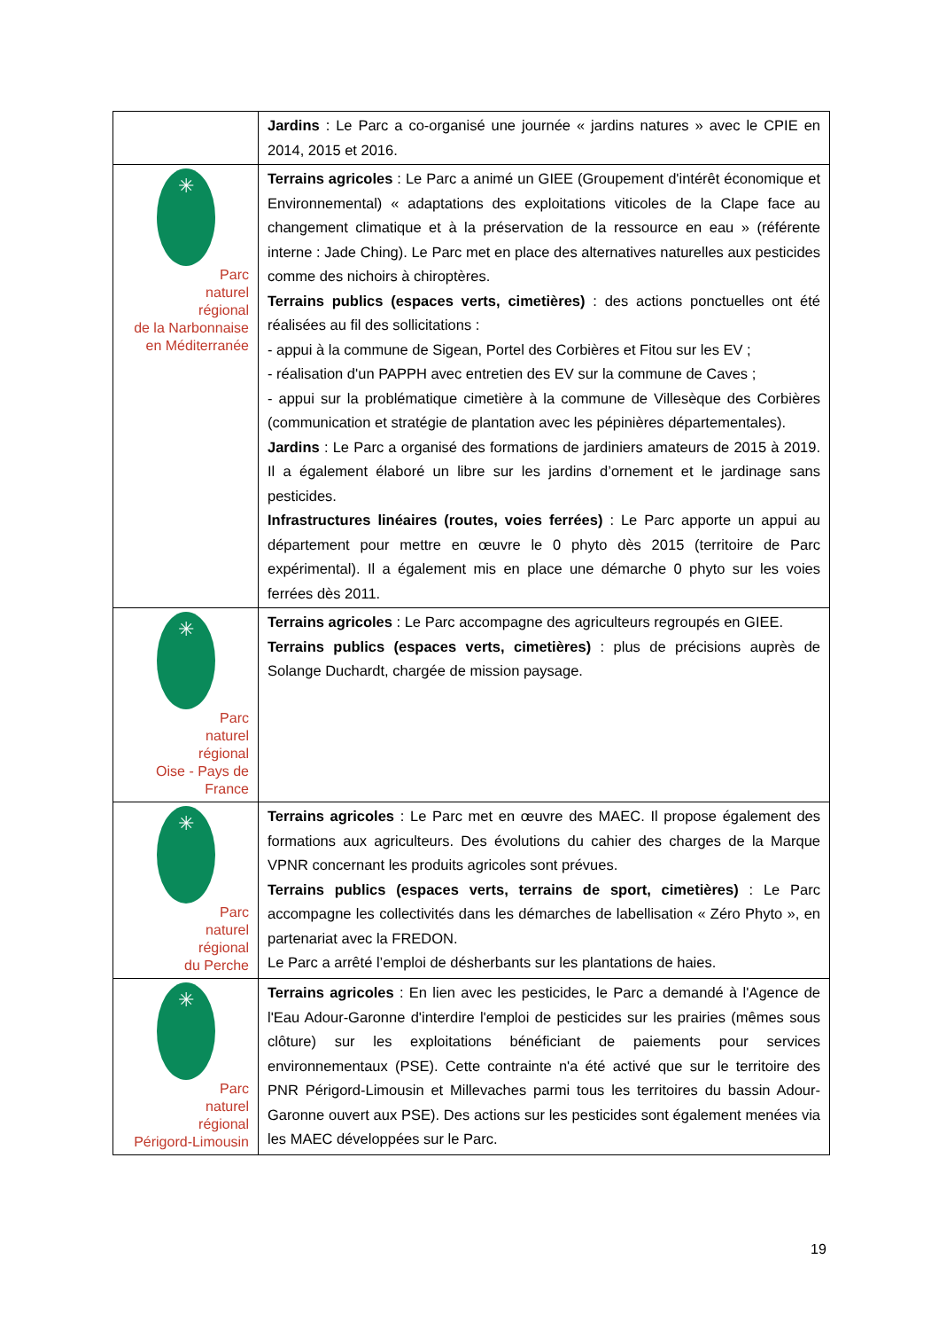| | Jardins : Le Parc a co-organisé une journée « jardins natures » avec le CPIE en 2014, 2015 et 2016. |
| ✳ Parc naturel régional de la Narbonnaise en Méditerranée | Terrains agricoles : Le Parc a animé un GIEE (Groupement d'intérêt économique et Environnemental) « adaptations des exploitations viticoles de la Clape face au changement climatique et à la préservation de la ressource en eau » (référente interne : Jade Ching). Le Parc met en place des alternatives naturelles aux pesticides comme des nichoirs à chiroptères. Terrains publics (espaces verts, cimetières) : des actions ponctuelles ont été réalisées au fil des sollicitations : - appui à la commune de Sigean, Portel des Corbières et Fitou sur les EV ; - réalisation d'un PAPPH avec entretien des EV sur la commune de Caves ; - appui sur la problématique cimetière à la commune de Villesèque des Corbières (communication et stratégie de plantation avec les pépinières départementales). Jardins : Le Parc a organisé des formations de jardiniers amateurs de 2015 à 2019. Il a également élaboré un libre sur les jardins d’ornement et le jardinage sans pesticides. Infrastructures linéaires (routes, voies ferrées) : Le Parc apporte un appui au département pour mettre en œuvre le 0 phyto dès 2015 (territoire de Parc expérimental). Il a également mis en place une démarche 0 phyto sur les voies ferrées dès 2011. |
| ✳ Parc naturel régional Oise - Pays de France | Terrains agricoles : Le Parc accompagne des agriculteurs regroupés en GIEE. Terrains publics (espaces verts, cimetières) : plus de précisions auprès de Solange Duchardt, chargée de mission paysage. |
| ✳ Parc naturel régional du Perche | Terrains agricoles : Le Parc met en œuvre des MAEC. Il propose également des formations aux agriculteurs. Des évolutions du cahier des charges de la Marque VPNR concernant les produits agricoles sont prévues. Terrains publics (espaces verts, terrains de sport, cimetières) : Le Parc accompagne les collectivités dans les démarches de labellisation « Zéro Phyto », en partenariat avec la FREDON. Le Parc a arrêté l’emploi de désherbants sur les plantations de haies. |
| ✳ Parc naturel régional Périgord-Limousin | Terrains agricoles : En lien avec les pesticides, le Parc a demandé à l'Agence de l'Eau Adour-Garonne d'interdire l'emploi de pesticides sur les prairies (mêmes sous clôture) sur les exploitations bénéficiant de paiements pour services environnementaux (PSE). Cette contrainte n'a été activé que sur le territoire des PNR Périgord-Limousin et Millevaches parmi tous les territoires du bassin Adour-Garonne ouvert aux PSE). Des actions sur les pesticides sont également menées via les MAEC développées sur le Parc. |
19